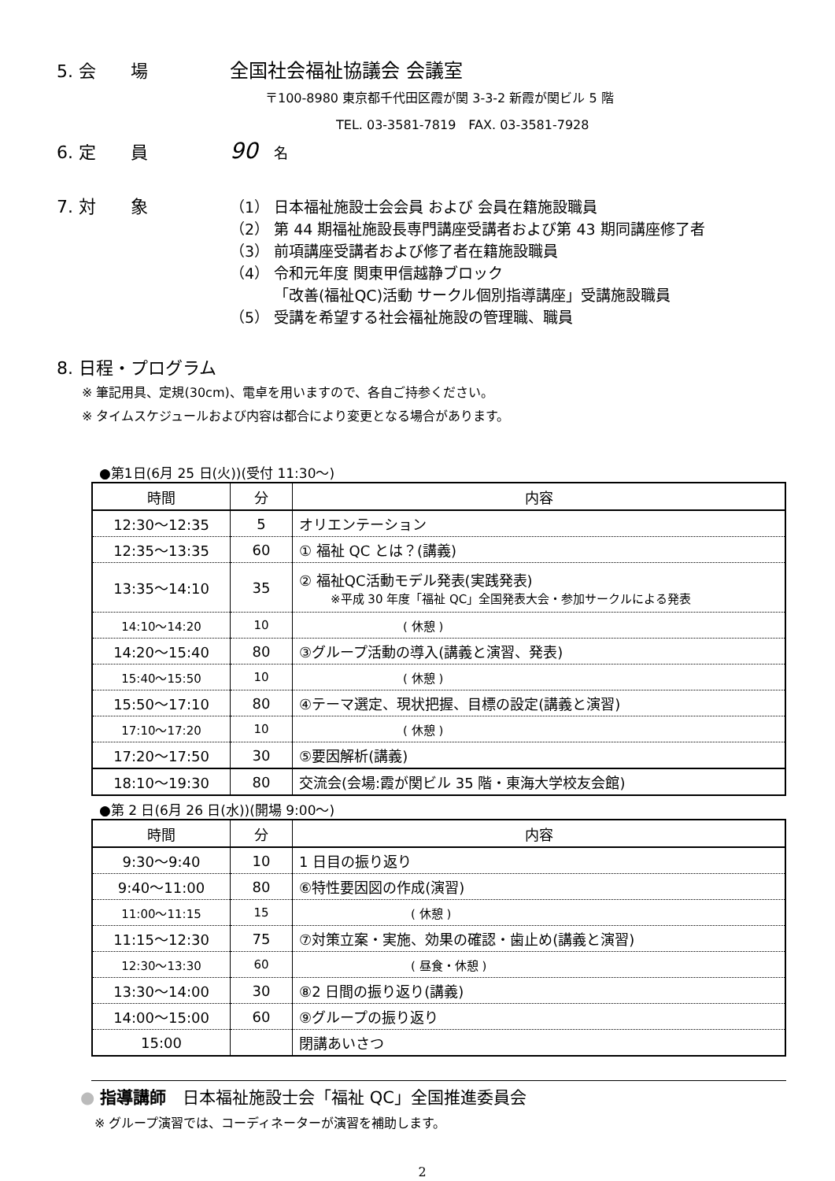5. 会　　場 全国社会福祉協議会 会議室
〒100-8980 東京都千代田区霞が関 3-3-2 新霞が関ビル 5 階
TEL. 03-3581-7819　FAX. 03-3581-7928
6. 定　　員 90 名
7. 対　　象
（1） 日本福祉施設士会会員 および 会員在籍施設職員
（2） 第 44 期福祉施設長専門講座受講者および第 43 期同講座修了者
（3） 前項講座受講者および修了者在籍施設職員
（4） 令和元年度 関東甲信越静ブロック
「改善(福祉QC)活動 サークル個別指導講座」受講施設職員
（5） 受講を希望する社会福祉施設の管理職、職員
8. 日程・プログラム
※ 筆記用具、定規(30cm)、電卓を用いますので、各自ご持参ください。
※ タイムスケジュールおよび内容は都合により変更となる場合があります。
●第1日(6月 25 日(火))(受付 11:30～)
| 時間 | 分 | 内容 |
| --- | --- | --- |
| 12:30～12:35 | 5 | オリエンテーション |
| 12:35～13:35 | 60 | ① 福祉 QC とは？(講義) |
| 13:35～14:10 | 35 | ② 福祉QC活動モデル発表(実践発表) ※平成 30 年度「福祉 QC」全国発表大会・参加サークルによる発表 |
| 14:10～14:20 | 10 | ( 休憩 ) |
| 14:20～15:40 | 80 | ③グループ活動の導入(講義と演習、発表) |
| 15:40～15:50 | 10 | ( 休憩 ) |
| 15:50～17:10 | 80 | ④テーマ選定、現状把握、目標の設定(講義と演習) |
| 17:10～17:20 | 10 | ( 休憩 ) |
| 17:20～17:50 | 30 | ⑤要因解析(講義) |
| 18:10～19:30 | 80 | 交流会(会場:霞が関ビル 35 階・東海大学校友会館) |
●第 2 日(6月 26 日(水))(開場 9:00～)
| 時間 | 分 | 内容 |
| --- | --- | --- |
| 9:30～9:40 | 10 | 1 日目の振り返り |
| 9:40～11:00 | 80 | ⑥特性要因図の作成(演習) |
| 11:00～11:15 | 15 | ( 休憩 ) |
| 11:15～12:30 | 75 | ⑦対策立案・実施、効果の確認・歯止め(講義と演習) |
| 12:30～13:30 | 60 | ( 昼食・休憩 ) |
| 13:30～14:00 | 30 | ⑧2 日間の振り返り(講義) |
| 14:00～15:00 | 60 | ⑨グループの振り返り |
| 15:00 | | 閉講あいさつ |
● 指導講師　日本福祉施設士会「福祉 QC」全国推進委員会
※ グループ演習では、コーディネーターが演習を補助します。
2